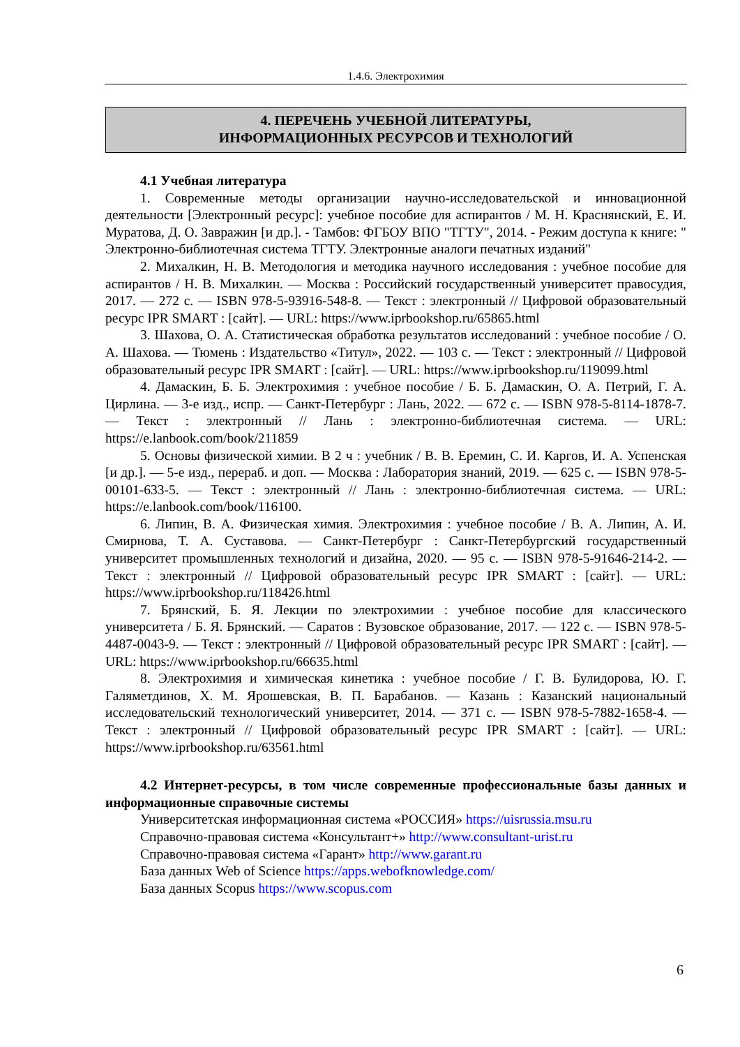1.4.6. Электрохимия
4. ПЕРЕЧЕНЬ УЧЕБНОЙ ЛИТЕРАТУРЫ,
ИНФОРМАЦИОННЫХ РЕСУРСОВ И ТЕХНОЛОГИЙ
4.1 Учебная литература
1. Современные методы организации научно-исследовательской и инновационной деятельности [Электронный ресурс]: учебное пособие для аспирантов / М. Н. Краснянский, Е. И. Муратова, Д. О. Завражин [и др.]. - Тамбов: ФГБОУ ВПО "ТГТУ", 2014. - Режим доступа к книге: " Электронно-библиотечная система ТГТУ. Электронные аналоги печатных изданий"
2. Михалкин, Н. В. Методология и методика научного исследования : учебное пособие для аспирантов / Н. В. Михалкин. — Москва : Российский государственный университет правосудия, 2017. — 272 с. — ISBN 978-5-93916-548-8. — Текст : электронный // Цифровой образовательный ресурс IPR SMART : [сайт]. — URL: https://www.iprbookshop.ru/65865.html
3. Шахова, О. А. Статистическая обработка результатов исследований : учебное пособие / О. А. Шахова. — Тюмень : Издательство «Титул», 2022. — 103 с. — Текст : электронный // Цифровой образовательный ресурс IPR SMART : [сайт]. — URL: https://www.iprbookshop.ru/119099.html
4. Дамаскин, Б. Б. Электрохимия : учебное пособие / Б. Б. Дамаскин, О. А. Петрий, Г. А. Цирлина. — 3-е изд., испр. — Санкт-Петербург : Лань, 2022. — 672 с. — ISBN 978-5-8114-1878-7. — Текст : электронный // Лань : электронно-библиотечная система. — URL: https://e.lanbook.com/book/211859
5. Основы физической химии. В 2 ч : учебник / В. В. Еремин, С. И. Каргов, И. А. Успенская [и др.]. — 5-е изд., перераб. и доп. — Москва : Лаборатория знаний, 2019. — 625 с. — ISBN 978-5-00101-633-5. — Текст : электронный // Лань : электронно-библиотечная система. — URL: https://e.lanbook.com/book/116100.
6. Липин, В. А. Физическая химия. Электрохимия : учебное пособие / В. А. Липин, А. И. Смирнова, Т. А. Суставова. — Санкт-Петербург : Санкт-Петербургский государственный университет промышленных технологий и дизайна, 2020. — 95 с. — ISBN 978-5-91646-214-2. — Текст : электронный // Цифровой образовательный ресурс IPR SMART : [сайт]. — URL: https://www.iprbookshop.ru/118426.html
7. Брянский, Б. Я. Лекции по электрохимии : учебное пособие для классического университета / Б. Я. Брянский. — Саратов : Вузовское образование, 2017. — 122 с. — ISBN 978-5-4487-0043-9. — Текст : электронный // Цифровой образовательный ресурс IPR SMART : [сайт]. — URL: https://www.iprbookshop.ru/66635.html
8. Электрохимия и химическая кинетика : учебное пособие / Г. В. Булидорова, Ю. Г. Галяметдинов, Х. М. Ярошевская, В. П. Барабанов. — Казань : Казанский национальный исследовательский технологический университет, 2014. — 371 с. — ISBN 978-5-7882-1658-4. — Текст : электронный // Цифровой образовательный ресурс IPR SMART : [сайт]. — URL: https://www.iprbookshop.ru/63561.html
4.2 Интернет-ресурсы, в том числе современные профессиональные базы данных и информационные справочные системы
Университетская информационная система «РОССИЯ» https://uisrussia.msu.ru
Справочно-правовая система «Консультант+» http://www.consultant-urist.ru
Справочно-правовая система «Гарант» http://www.garant.ru
База данных Web of Science https://apps.webofknowledge.com/
База данных Scopus https://www.scopus.com
6